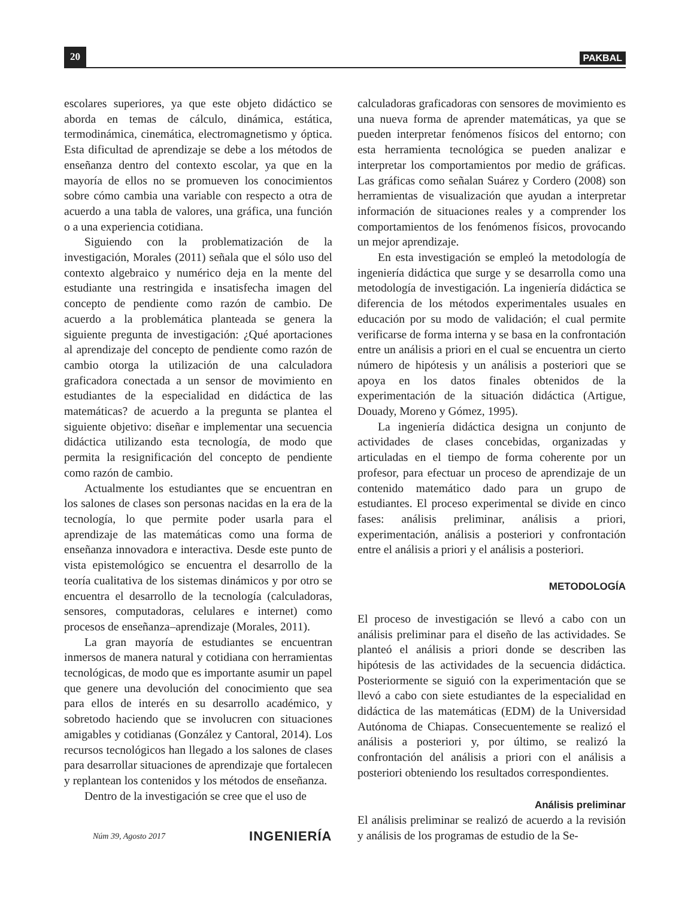20 PAKBAL
escolares superiores, ya que este objeto didáctico se aborda en temas de cálculo, dinámica, estática, termodinámica, cinemática, electromagnetismo y óptica. Esta dificultad de aprendizaje se debe a los métodos de enseñanza dentro del contexto escolar, ya que en la mayoría de ellos no se promueven los conocimientos sobre cómo cambia una variable con respecto a otra de acuerdo a una tabla de valores, una gráfica, una función o a una experiencia cotidiana.
Siguiendo con la problematización de la investigación, Morales (2011) señala que el sólo uso del contexto algebraico y numérico deja en la mente del estudiante una restringida e insatisfecha imagen del concepto de pendiente como razón de cambio. De acuerdo a la problemática planteada se genera la siguiente pregunta de investigación: ¿Qué aportaciones al aprendizaje del concepto de pendiente como razón de cambio otorga la utilización de una calculadora graficadora conectada a un sensor de movimiento en estudiantes de la especialidad en didáctica de las matemáticas? de acuerdo a la pregunta se plantea el siguiente objetivo: diseñar e implementar una secuencia didáctica utilizando esta tecnología, de modo que permita la resignificación del concepto de pendiente como razón de cambio.
Actualmente los estudiantes que se encuentran en los salones de clases son personas nacidas en la era de la tecnología, lo que permite poder usarla para el aprendizaje de las matemáticas como una forma de enseñanza innovadora e interactiva. Desde este punto de vista epistemológico se encuentra el desarrollo de la teoría cualitativa de los sistemas dinámicos y por otro se encuentra el desarrollo de la tecnología (calculadoras, sensores, computadoras, celulares e internet) como procesos de enseñanza–aprendizaje (Morales, 2011).
La gran mayoría de estudiantes se encuentran inmersos de manera natural y cotidiana con herramientas tecnológicas, de modo que es importante asumir un papel que genere una devolución del conocimiento que sea para ellos de interés en su desarrollo académico, y sobretodo haciendo que se involucren con situaciones amigables y cotidianas (González y Cantoral, 2014). Los recursos tecnológicos han llegado a los salones de clases para desarrollar situaciones de aprendizaje que fortalecen y replantean los contenidos y los métodos de enseñanza.
Dentro de la investigación se cree que el uso de
calculadoras graficadoras con sensores de movimiento es una nueva forma de aprender matemáticas, ya que se pueden interpretar fenómenos físicos del entorno; con esta herramienta tecnológica se pueden analizar e interpretar los comportamientos por medio de gráficas. Las gráficas como señalan Suárez y Cordero (2008) son herramientas de visualización que ayudan a interpretar información de situaciones reales y a comprender los comportamientos de los fenómenos físicos, provocando un mejor aprendizaje.
En esta investigación se empleó la metodología de ingeniería didáctica que surge y se desarrolla como una metodología de investigación. La ingeniería didáctica se diferencia de los métodos experimentales usuales en educación por su modo de validación; el cual permite verificarse de forma interna y se basa en la confrontación entre un análisis a priori en el cual se encuentra un cierto número de hipótesis y un análisis a posteriori que se apoya en los datos finales obtenidos de la experimentación de la situación didáctica (Artigue, Douady, Moreno y Gómez, 1995).
La ingeniería didáctica designa un conjunto de actividades de clases concebidas, organizadas y articuladas en el tiempo de forma coherente por un profesor, para efectuar un proceso de aprendizaje de un contenido matemático dado para un grupo de estudiantes. El proceso experimental se divide en cinco fases: análisis preliminar, análisis a priori, experimentación, análisis a posteriori y confrontación entre el análisis a priori y el análisis a posteriori.
METODOLOGÍA
El proceso de investigación se llevó a cabo con un análisis preliminar para el diseño de las actividades. Se planteó el análisis a priori donde se describen las hipótesis de las actividades de la secuencia didáctica. Posteriormente se siguió con la experimentación que se llevó a cabo con siete estudiantes de la especialidad en didáctica de las matemáticas (EDM) de la Universidad Autónoma de Chiapas. Consecuentemente se realizó el análisis a posteriori y, por último, se realizó la confrontación del análisis a priori con el análisis a posteriori obteniendo los resultados correspondientes.
Análisis preliminar
El análisis preliminar se realizó de acuerdo a la revisión y análisis de los programas de estudio de la Se-
Núm 39, Agosto 2017 INGENIERÍA